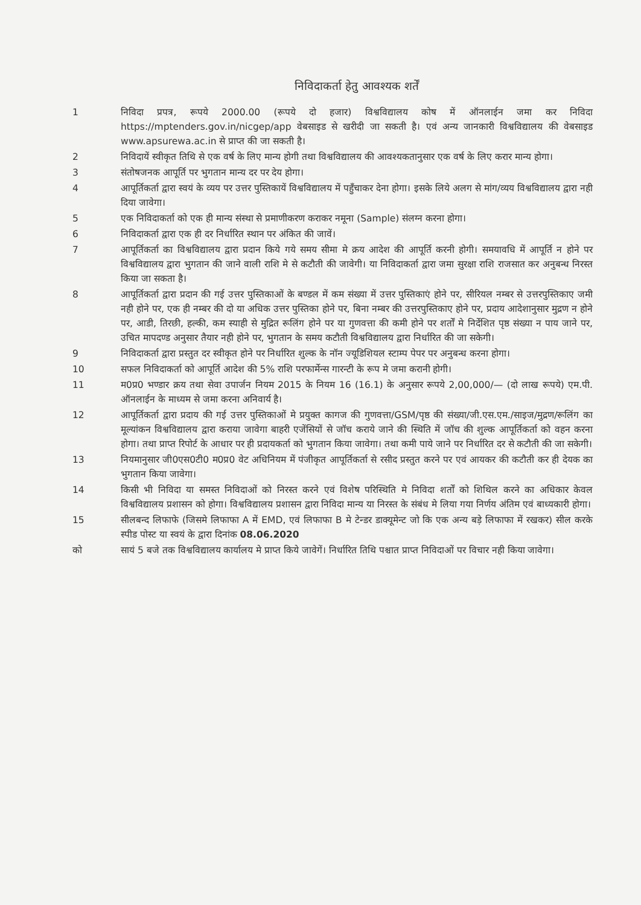निविदाकर्ता हेतु आवश्यक शर्तें
1 निविदा प्रपत्र, रूपये 2000.00 (रूपये दो हजार) विश्वविद्यालय कोष में ऑनलाईन जमा कर निविदा https://mptenders.gov.in/nicgep/app वेबसाइड से खरीदी जा सकती है। एवं अन्य जानकारी विश्वविद्यालय की वेबसाइड www.apsurewa.ac.in से प्राप्त की जा सकती है।
2 निविदायें स्वीकृत तिथि से एक वर्ष के लिए मान्य होगी तथा विश्वविद्यालय की आवश्यकतानुसार एक वर्ष के लिए करार मान्य होगा।
3 संतोषजनक आपूर्ति पर भुगतान मान्य दर पर देय होगा।
4 आपूर्तिकर्ता द्वारा स्वयं के व्यय पर उत्तर पुस्तिकायें विश्वविद्यालय में पहुँचाकर देना होगा। इसके लिये अलग से मांग/व्यय विश्वविद्यालय द्वारा नही दिया जावेगा।
5 एक निविदाकर्ता को एक ही मान्य संस्था से प्रमाणीकरण कराकर नमूना (Sample) संलग्न करना होगा।
6 निविदाकर्ता द्वारा एक ही दर निर्धारित स्थान पर अंकित की जावें।
7 आपूर्तिकर्ता का विश्वविद्यालय द्वारा प्रदान किये गये समय सीमा मे क्रय आदेश की आपूर्ति करनी होगी। समयावधि में आपूर्ति न होने पर विश्वविद्यालय द्वारा भुगतान की जाने वाली राशि मे से कटौती की जावेगी। या निविदाकर्ता द्वारा जमा सुरक्षा राशि राजसात कर अनुबन्ध निरस्त किया जा सकता है।
8 आपूर्तिकर्ता द्वारा प्रदान की गई उत्तर पुस्तिकाओं के बण्डल में कम संख्या में उत्तर पुस्तिकाएं होने पर, सीरियल नम्बर से उत्तरपुस्तिकाए जमी नही होने पर, एक ही नम्बर की दो या अधिक उत्तर पुस्तिका होने पर, बिना नम्बर की उत्तरपुस्तिकाए होने पर, प्रदाय आदेशानुसार मुद्रण न होने पर, आडी, तिरछी, हल्की, कम स्याही से मुद्रित रूलिंग होने पर या गुणवत्ता की कमी होने पर शर्तों मे निर्देशित पृष्ठ संख्या न पाय जाने पर, उचित मापदण्ड अनुसार तैयार नही होने पर, भुगतान के समय कटौती विश्वविद्यालय द्वारा निर्धारित की जा सकेगी।
9 निविदाकर्ता द्वारा प्रस्तुत दर स्वीकृत होने पर निर्धारित शुल्क के नॉन ज्यूडिशियल स्टाम्प पेपर पर अनुबन्ध करना होगा।
10 सफल निविदाकर्ता को आपूर्ति आदेश की 5% राशि परफार्मेन्स गारन्टी के रूप मे जमा करानी होगी।
11 म0प्र0 भण्डार क्रय तथा सेवा उपार्जन नियम 2015 के नियम 16 (16.1) के अनुसार रूपये 2,00,000/— (दो लाख रूपये) एम.पी. ऑनलाईन के माध्यम से जमा करना अनिवार्य है।
12 आपूर्तिकर्ता द्वारा प्रदाय की गई उत्तर पुस्तिकाओं मे प्रयुक्त कागज की गुणवत्ता/GSM/पृष्ठ की संख्या/जी.एस.एम./साइज/मुद्रण/रूलिंग का मूल्यांकन विश्वविद्यालय द्वारा कराया जावेगा बाहरी एजेंसियों से जॉच कराये जाने की स्थिति में जॉच की शुल्क आपूर्तिकर्ता को वहन करना होगा। तथा प्राप्त रिपोर्ट के आधार पर ही प्रदायकर्ता को भुगतान किया जावेगा। तथा कमी पाये जाने पर निर्धारित दर से कटौती की जा सकेगी।
13 नियमानुसार जी0एस0टी0 म0प्र0 वेट अधिनियम में पंजीकृत आपूर्तिकर्ता से रसीद प्रस्तुत करने पर एवं आयकर की कटौती कर ही देयक का भुगतान किया जावेगा।
14 किसी भी निविदा या समस्त निविदाओं को निरस्त करने एवं विशेष परिस्थिति मे निविदा शर्तों को शिथिल करने का अधिकार केवल विश्वविद्यालय प्रशासन को होगा। विश्वविद्यालय प्रशासन द्वारा निविदा मान्य या निरस्त के संबंध मे लिया गया निर्णय अंतिम एवं बाध्यकारी होगा।
15 सीलबन्द लिफाफे (जिसमे लिफाफा A में EMD, एवं लिफाफा B मे टेन्डर डाक्यूमेन्ट जो कि एक अन्य बड़े लिफाफा में रखकर) सील करके स्पीड पोस्ट या स्वयं के द्वारा दिनांक 08.06.2020
को सायं 5 बजे तक विश्वविद्यालय कार्यालय मे प्राप्त किये जावेगें। निर्धारित तिथि पश्चात प्राप्त निविदाओं पर विचार नही किया जावेगा।